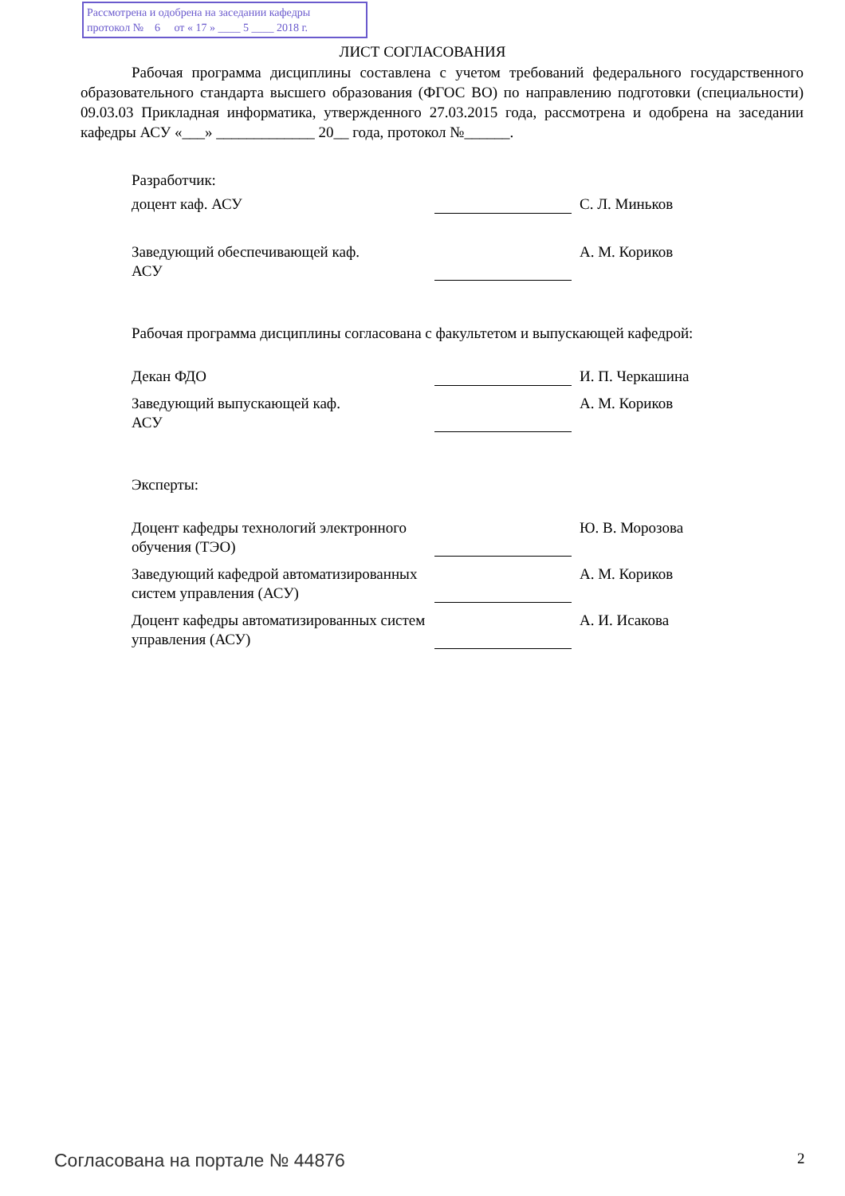Рассмотрена и одобрена на заседании кафедры
протокол № 6 от « 17 » ____ 5 ____ 2018 г.
ЛИСТ СОГЛАСОВАНИЯ
Рабочая программа дисциплины составлена с учетом требований федерального государственного образовательного стандарта высшего образования (ФГОС ВО) по направлению подготовки (специальности) 09.03.03 Прикладная информатика, утвержденного 27.03.2015 года, рассмотрена и одобрена на заседании кафедры АСУ «___» _____________ 20__ года, протокол №______.
Разработчик:
доцент каф. АСУ С. Л. Миньков
Заведующий обеспечивающей каф.
АСУ
А. М. Кориков
Рабочая программа дисциплины согласована с факультетом и выпускающей кафедрой:
Декан ФДО И. П. Черкашина
Заведующий выпускающей каф.
АСУ
А. М. Кориков
Эксперты:
Доцент кафедры технологий электронного обучения (ТЭО)
Ю. В. Морозова
Заведующий кафедрой автоматизированных систем управления (АСУ)
А. М. Кориков
Доцент кафедры автоматизированных систем управления (АСУ)
А. И. Исакова
Согласована на портале № 44876 2